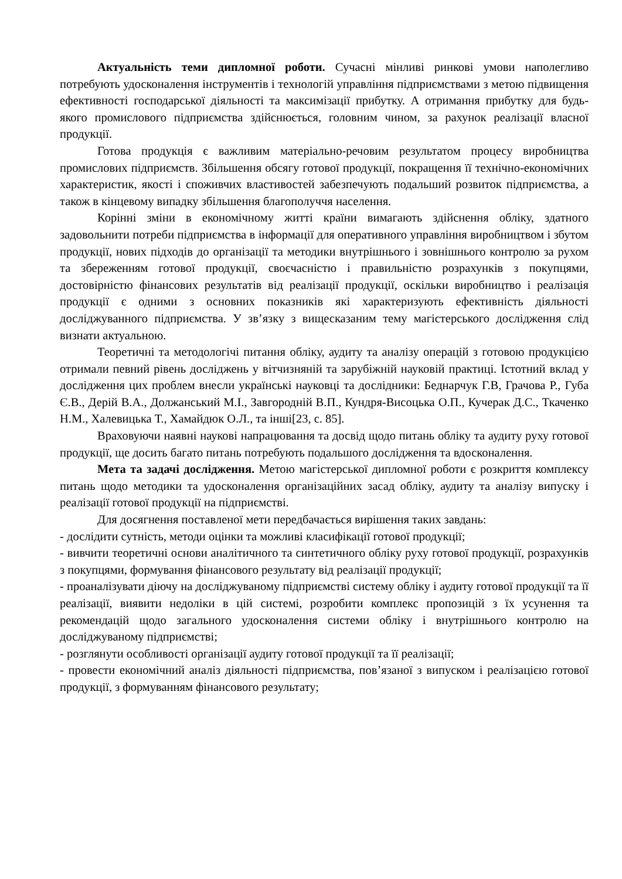Актуальність теми дипломної роботи. Сучасні мінливі ринкові умови наполегливо потребують удосконалення інструментів і технологій управління підприємствами з метою підвищення ефективності господарської діяльності та максимізації прибутку. А отримання прибутку для будь-якого промислового підприємства здійснюється, головним чином, за рахунок реалізації власної продукції.
Готова продукція є важливим матеріально-речовим результатом процесу виробництва промислових підприємств. Збільшення обсягу готової продукції, покращення її технічно-економічних характеристик, якості і споживчих властивостей забезпечують подальший розвиток підприємства, а також в кінцевому випадку збільшення благополуччя населення.
Корінні зміни в економічному житті країни вимагають здійснення обліку, здатного задовольнити потреби підприємства в інформації для оперативного управління виробництвом і збутом продукції, нових підходів до організації та методики внутрішнього і зовнішнього контролю за рухом та збереженням готової продукції, своєчасністю і правильністю розрахунків з покупцями, достовірністю фінансових результатів від реалізації продукції, оскільки виробництво і реалізація продукції є одними з основних показників які характеризують ефективність діяльності досліджуванного підприємства. У зв’язку з вищесказаним тему магістерського дослідження слід визнати актуальною.
Теоретичні та методологічі питання обліку, аудиту та аналізу операцій з готовою продукцією отримали певний рівень досліджень у вітчизняній та зарубіжній науковій практиці. Істотний вклад у дослідження цих проблем внесли українські науковці та дослідники: Беднарчук Г.В, Грачова Р., Губа Є.В., Дерій В.А., Должанський М.І., Завгородній В.П., Кундря-Висоцька О.П., Кучерак Д.С., Ткаченко Н.М., Халевицька Т., Хамайдюк О.Л., та інші[23, с. 85].
Враховуючи наявні наукові напрацювання та досвід щодо питань обліку та аудиту руху готової продукції, ще досить багато питань потребують подальшого дослідження та вдосконалення.
Мета та задачі дослідження. Метою магістерської дипломної роботи є розкриття комплексу питань щодо методики та удосконалення організаційних засад обліку, аудиту та аналізу випуску і реалізації готової продукції на підприємстві.
Для досягнення поставленої мети передбачається вирішення таких завдань:
- дослідити сутність, методи оцінки та можливі класифікації готової продукції;
- вивчити теоретичні основи аналітичного та синтетичного обліку руху готової продукції, розрахунків з покупцями, формування фінансового результату від реалізації продукції;
- проаналізувати діючу на досліджуваному підприємстві систему обліку і аудиту готової продукції та її реалізації, виявити недоліки в цій системі, розробити комплекс пропозицій з їх усунення та рекомендацій щодо загального удосконалення системи обліку і внутрішнього контролю на досліджуваному підприємстві;
- розглянути особливості організації аудиту готової продукції та її реалізації;
- провести економічний аналіз діяльності підприємства, пов’язаної з випуском і реалізацією готової продукції, з формуванням фінансового результату;